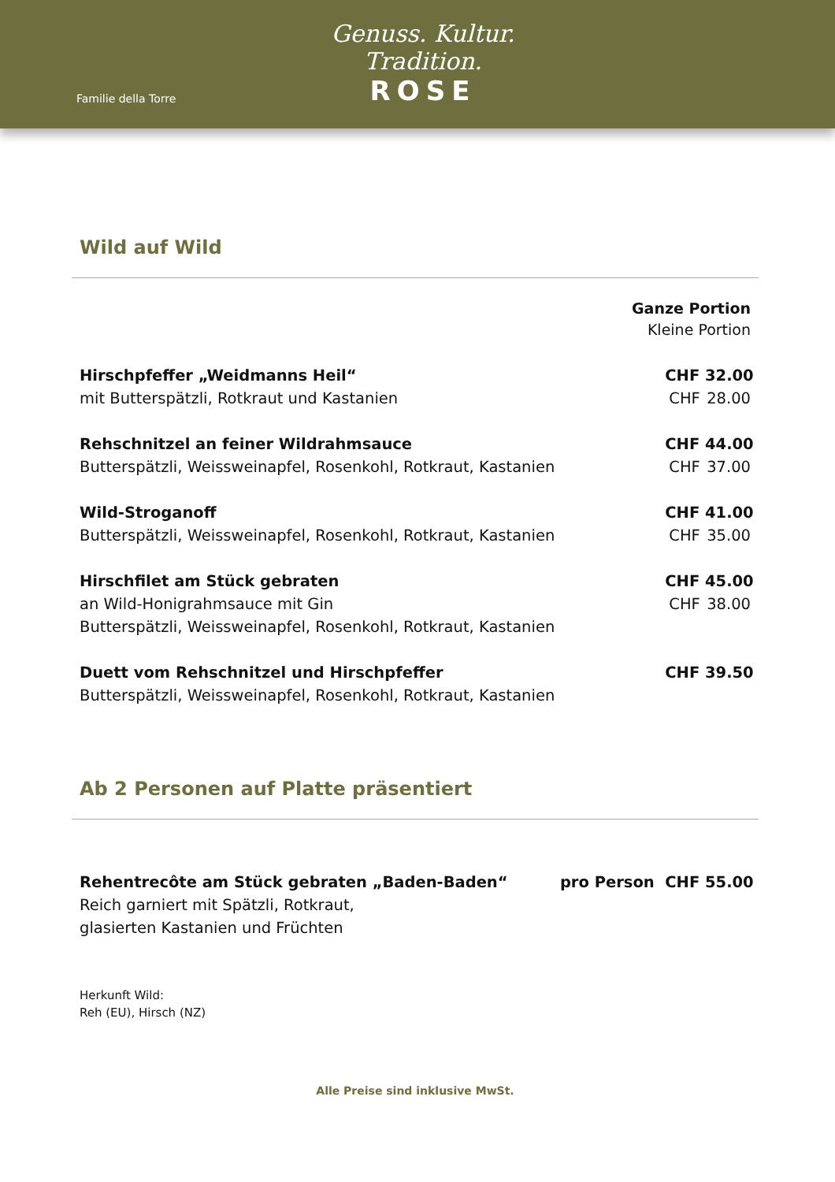Familie della Torre
Genuss. Kultur. Tradition.
ROSE
Wild auf Wild
Ganze Portion
Kleine Portion
Hirschpfeffer „Weidmanns Heil“
mit Butterspätzli, Rotkraut und Kastanien
CHF 32.00
CHF 28.00
Rehschnitzel an feiner Wildrahmsauce
Butterspätzli, Weissweinapfel, Rosenkohl, Rotkraut, Kastanien
CHF 44.00
CHF 37.00
Wild-Stroganoff
Butterspätzli, Weissweinapfel, Rosenkohl, Rotkraut, Kastanien
CHF 41.00
CHF 35.00
Hirschfilet am Stück gebraten
an Wild-Honigrahmsauce mit Gin
Butterspätzli, Weissweinapfel, Rosenkohl, Rotkraut, Kastanien
CHF 45.00
CHF 38.00
Duett vom Rehschnitzel und Hirschpfeffer
Butterspätzli, Weissweinapfel, Rosenkohl, Rotkraut, Kastanien
CHF 39.50
Ab 2 Personen auf Platte präsentiert
Rehentrecôte am Stück gebraten „Baden-Baden“
Reich garniert mit Spätzli, Rotkraut,
glasierten Kastanien und Früchten
pro Person CHF 55.00
Herkunft Wild:
Reh (EU), Hirsch (NZ)
Alle Preise sind inklusive MwSt.